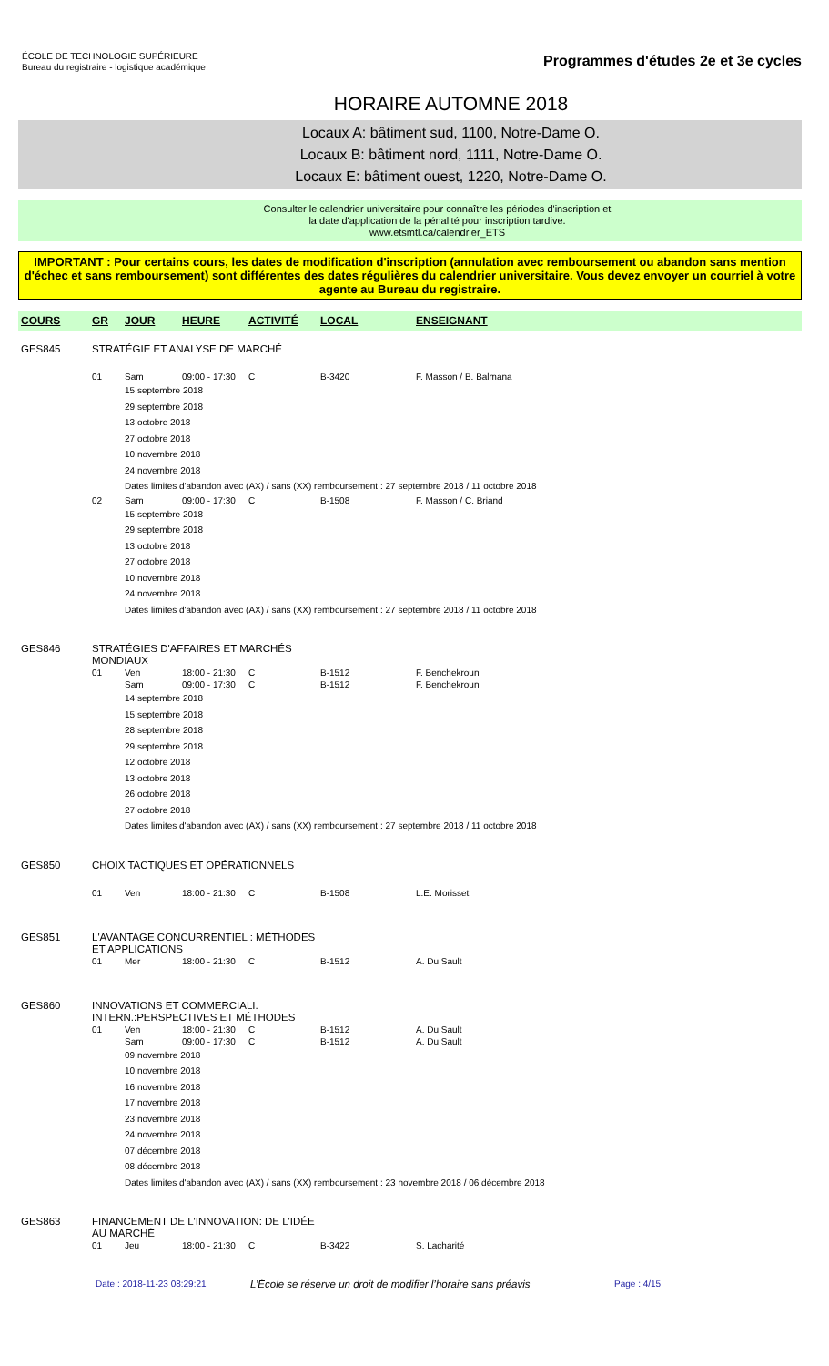ÉCOLE DE TECHNOLOGIE SUPÉRIEURE
Bureau du registraire - logistique académique
Programmes d'études 2e et 3e cycles
HORAIRE AUTOMNE 2018
Locaux A: bâtiment sud, 1100, Notre-Dame O.
Locaux B: bâtiment nord, 1111, Notre-Dame O.
Locaux E: bâtiment ouest, 1220, Notre-Dame O.
Consulter le calendrier universitaire pour connaître les périodes d'inscription et
la date d'application de la pénalité pour inscription tardive.
www.etsmtl.ca/calendrier_ETS
IMPORTANT : Pour certains cours, les dates de modification d'inscription (annulation avec remboursement ou abandon sans mention d'échec et sans remboursement) sont différentes des dates régulières du calendrier universitaire. Vous devez envoyer un courriel à votre agente au Bureau du registraire.
| COURS | GR | JOUR | HEURE | ACTIVITÉ | LOCAL | ENSEIGNANT |
| --- | --- | --- | --- | --- | --- | --- |
| GES845 | STRATÉGIE ET ANALYSE DE MARCHÉ | | | | | |
| | 01 | Sam | 09:00 - 17:30 | C | B-3420 | F. Masson / B. Balmana |
| | | 15 septembre 2018 29 septembre 2018 13 octobre 2018 27 octobre 2018 10 novembre 2018 24 novembre 2018 Dates limites d'abandon avec (AX) / sans (XX) remboursement : 27 septembre 2018 / 11 octobre 2018 | | | | |
| | 02 | Sam | 09:00 - 17:30 | C | B-1508 | F. Masson / C. Briand |
| | | 15 septembre 2018 29 septembre 2018 13 octobre 2018 27 octobre 2018 10 novembre 2018 24 novembre 2018 Dates limites d'abandon avec (AX) / sans (XX) remboursement : 27 septembre 2018 / 11 octobre 2018 | | | | |
| GES846 | STRATÉGIES D'AFFAIRES ET MARCHÉS MONDIAUX | | | | | |
| | 01 | Ven Sam | 18:00 - 21:30 09:00 - 17:30 | C C | B-1512 B-1512 | F. Benchekroun F. Benchekroun |
| | | 14 septembre 2018 15 septembre 2018 28 septembre 2018 29 septembre 2018 12 octobre 2018 13 octobre 2018 26 octobre 2018 27 octobre 2018 Dates limites d'abandon avec (AX) / sans (XX) remboursement : 27 septembre 2018 / 11 octobre 2018 | | | | |
| GES850 | CHOIX TACTIQUES ET OPÉRATIONNELS | | | | | |
| | 01 | Ven | 18:00 - 21:30 | C | B-1508 | L.E. Morisset |
| GES851 | L'AVANTAGE CONCURRENTIEL : MÉTHODES ET APPLICATIONS | | | | | |
| | 01 | Mer | 18:00 - 21:30 | C | B-1512 | A. Du Sault |
| GES860 | INNOVATIONS ET COMMERCIALI. INTERN.:PERSPECTIVES ET MÉTHODES | | | | | |
| | 01 | Ven Sam | 18:00 - 21:30 09:00 - 17:30 | C C | B-1512 B-1512 | A. Du Sault A. Du Sault |
| | | 09 novembre 2018 10 novembre 2018 16 novembre 2018 17 novembre 2018 23 novembre 2018 24 novembre 2018 07 décembre 2018 08 décembre 2018 Dates limites d'abandon avec (AX) / sans (XX) remboursement : 23 novembre 2018 / 06 décembre 2018 | | | | |
| GES863 | FINANCEMENT DE L'INNOVATION: DE L'IDÉE AU MARCHÉ | | | | | |
| | 01 | Jeu | 18:00 - 21:30 | C | B-3422 | S. Lacharité |
Date : 2018-11-23 08:29:21 L’École se réserve un droit de modifier l’horaire sans préavis Page : 4/15